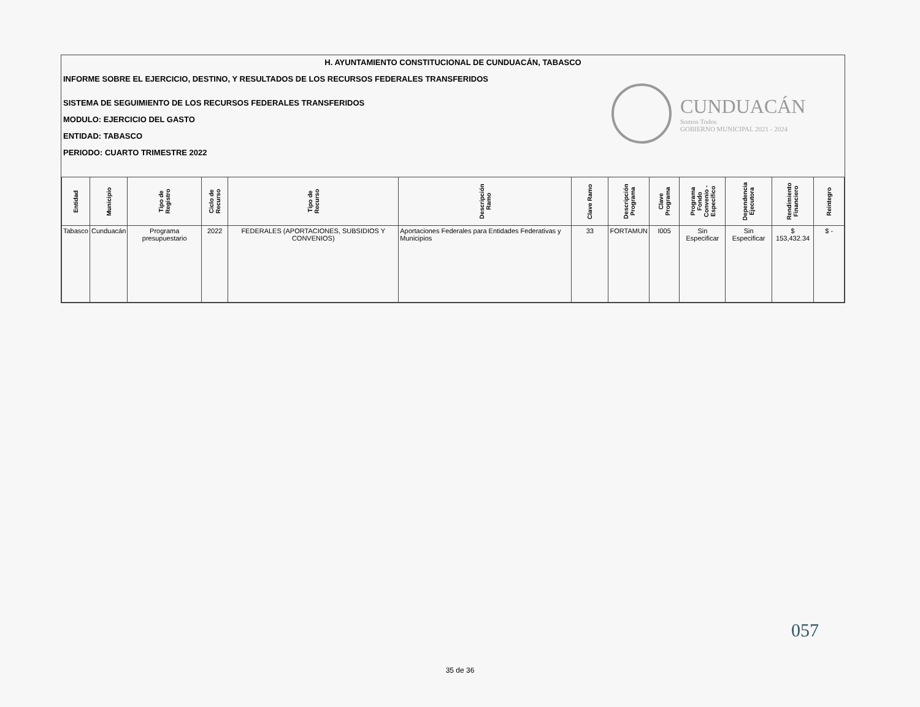H. AYUNTAMIENTO CONSTITUCIONAL DE CUNDUACÁN, TABASCO
INFORME SOBRE EL EJERCICIO, DESTINO, Y RESULTADOS DE LOS RECURSOS FEDERALES TRANSFERIDOS
SISTEMA DE SEGUIMIENTO DE LOS RECURSOS FEDERALES TRANSFERIDOS
MODULO: EJERCICIO DEL GASTO
ENTIDAD: TABASCO
PERIODO: CUARTO TRIMESTRE 2022
CUNDUACÁN
Somos Todos
GOBIERNO MUNICIPAL 2021 - 2024
| Entidad | Municipio | Tipo de Registro | Ciclo de Recurso | Tipo de Recurso | Descripción Ramo | Clave Ramo | Descripción Programa | Clave Programa | Programa Fondo Convenio - Específico | Dependencia Ejecutora | Rendimiento Financiero | Reintegro |
| --- | --- | --- | --- | --- | --- | --- | --- | --- | --- | --- | --- | --- |
| Tabasco | Cunduacán | Programa presupuestario | 2022 | FEDERALES (APORTACIONES, SUBSIDIOS Y CONVENIOS) | Aportaciones Federales para Entidades Federativas y Municipios | 33 | FORTAMUN | I005 | Sin Especificar | Sin Especificar | $ 153,432.34 | $ - |
057
35 de 36